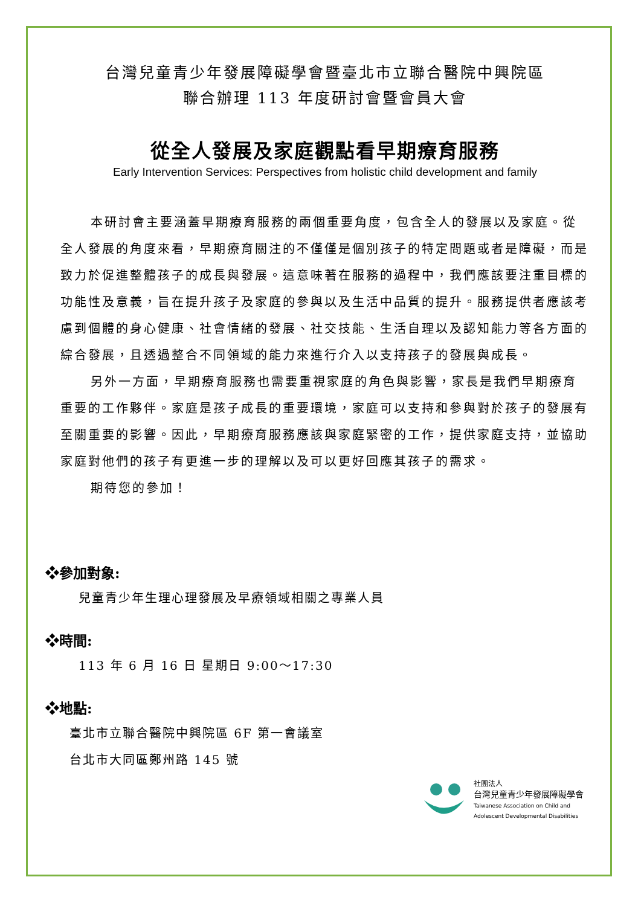台灣兒童青少年發展障礙學會暨臺北市立聯合醫院中興院區
聯合辦理 113 年度研討會暨會員大會
從全人發展及家庭觀點看早期療育服務
Early Intervention Services: Perspectives from holistic child development and family
本研討會主要涵蓋早期療育服務的兩個重要角度，包含全人的發展以及家庭。從全人發展的角度來看，早期療育關注的不僅僅是個別孩子的特定問題或者是障礙，而是致力於促進整體孩子的成長與發展。這意味著在服務的過程中，我們應該要注重目標的功能性及意義，旨在提升孩子及家庭的參與以及生活中品質的提升。服務提供者應該考慮到個體的身心健康、社會情緒的發展、社交技能、生活自理以及認知能力等各方面的綜合發展，且透過整合不同領域的能力來進行介入以支持孩子的發展與成長。
另外一方面，早期療育服務也需要重視家庭的角色與影響，家長是我們早期療育重要的工作夥伴。家庭是孩子成長的重要環境，家庭可以支持和參與對於孩子的發展有至關重要的影響。因此，早期療育服務應該與家庭緊密的工作，提供家庭支持，並協助家庭對他們的孩子有更進一步的理解以及可以更好回應其孩子的需求。
期待您的參加！
❖參加對象:
兒童青少年生理心理發展及早療領域相關之專業人員
❖時間:
113 年 6 月 16 日 星期日 9:00～17:30
❖地點:
臺北市立聯合醫院中興院區 6F 第一會議室
台北市大同區鄭州路 145 號
社團法人
台灣兒童青少年發展障礙學會
Taiwanese Association on Child and
Adolescent Developmental Disabilities